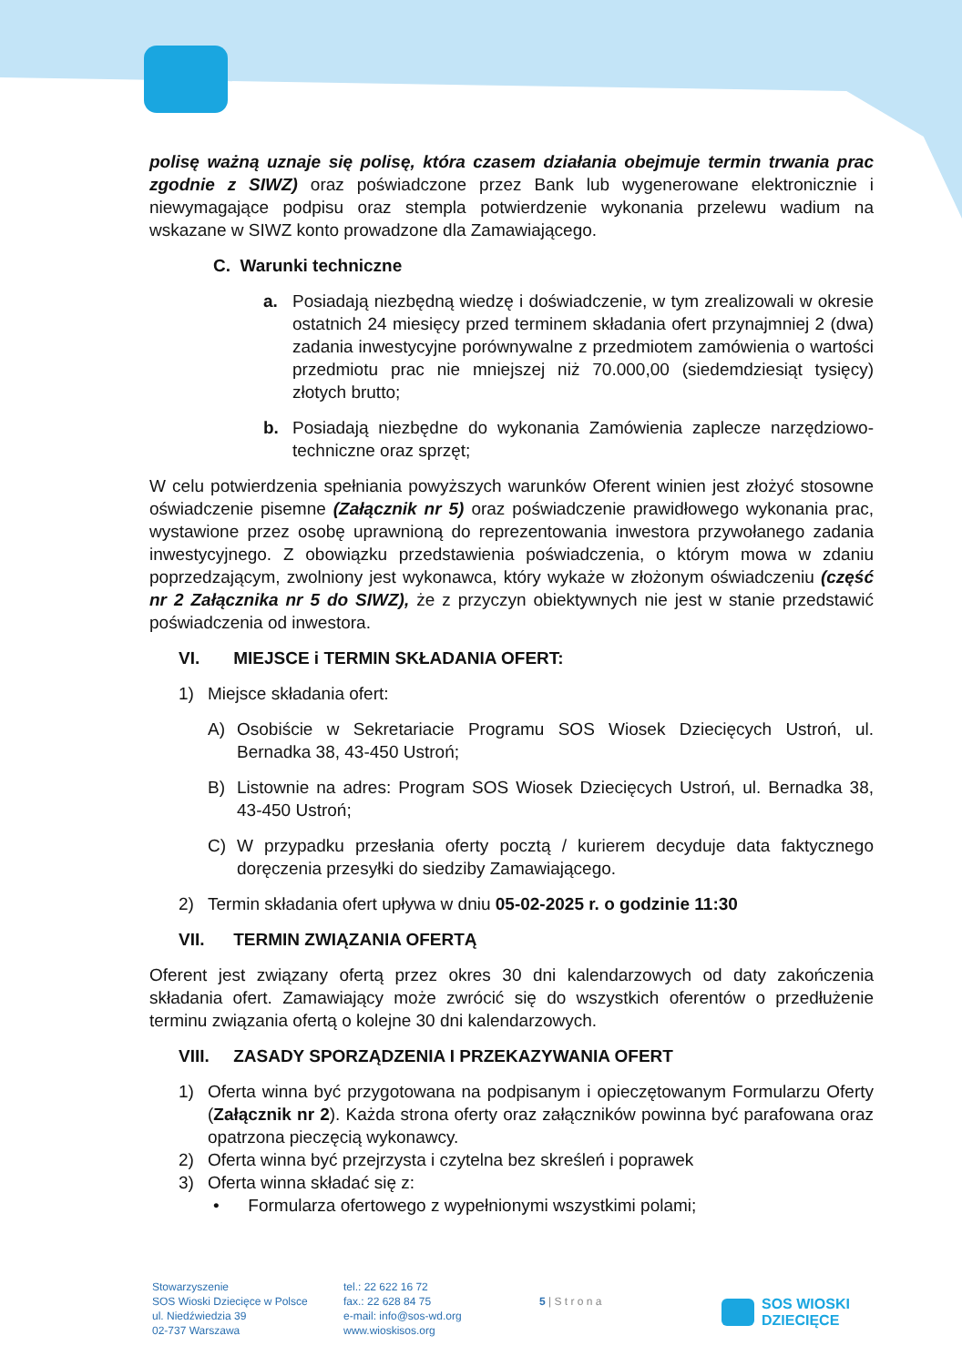polisę ważną uznaje się polisę, która czasem działania obejmuje termin trwania prac zgodnie z SIWZ) oraz poświadczone przez Bank lub wygenerowane elektronicznie i niewymagające podpisu oraz stempla potwierdzenie wykonania przelewu wadium na wskazane w SIWZ konto prowadzone dla Zamawiającego.
C. Warunki techniczne
a. Posiadają niezbędną wiedzę i doświadczenie, w tym zrealizowali w okresie ostatnich 24 miesięcy przed terminem składania ofert przynajmniej 2 (dwa) zadania inwestycyjne porównywalne z przedmiotem zamówienia o wartości przedmiotu prac nie mniejszej niż 70.000,00 (siedemdziesiąt tysięcy) złotych brutto;
b. Posiadają niezbędne do wykonania Zamówienia zaplecze narzędziowo-techniczne oraz sprzęt;
W celu potwierdzenia spełniania powyższych warunków Oferent winien jest złożyć stosowne oświadczenie pisemne (Załącznik nr 5) oraz poświadczenie prawidłowego wykonania prac, wystawione przez osobę uprawnioną do reprezentowania inwestora przywołanego zadania inwestycyjnego. Z obowiązku przedstawienia poświadczenia, o którym mowa w zdaniu poprzedzającym, zwolniony jest wykonawca, który wykaże w złożonym oświadczeniu (część nr 2 Załącznika nr 5 do SIWZ), że z przyczyn obiektywnych nie jest w stanie przedstawić poświadczenia od inwestora.
VI. MIEJSCE i TERMIN SKŁADANIA OFERT:
1) Miejsce składania ofert:
A) Osobiście w Sekretariacie Programu SOS Wiosek Dziecięcych Ustroń, ul. Bernadka 38, 43-450 Ustroń;
B) Listownie na adres: Program SOS Wiosek Dziecięcych Ustroń, ul. Bernadka 38, 43-450 Ustroń;
C) W przypadku przesłania oferty pocztą / kurierem decyduje data faktycznego doręczenia przesyłki do siedziby Zamawiającego.
2) Termin składania ofert upływa w dniu 05-02-2025 r. o godzinie 11:30
VII. TERMIN ZWIĄZANIA OFERTĄ
Oferent jest związany ofertą przez okres 30 dni kalendarzowych od daty zakończenia składania ofert. Zamawiający może zwrócić się do wszystkich oferentów o przedłużenie terminu związania ofertą o kolejne 30 dni kalendarzowych.
VIII. ZASADY SPORZĄDZENIA I PRZEKAZYWANIA OFERT
1) Oferta winna być przygotowana na podpisanym i opieczętowanym Formularzu Oferty (Załącznik nr 2). Każda strona oferty oraz załączników powinna być parafowana oraz opatrzona pieczęcią wykonawcy.
2) Oferta winna być przejrzysta i czytelna bez skreśleń i poprawek
3) Oferta winna składać się z:
• Formularza ofertowego z wypełnionymi wszystkimi polami;
Stowarzyszenie
SOS Wioski Dziecięce w Polsce
ul. Niedźwiedzia 39
02-737 Warszawa
tel.: 22 622 16 72
fax.: 22 628 84 75
e-mail: info@sos-wd.org
www.wioskisos.org
5 | S t r o n a
SOS WIOSKI
DZIECIĘCE